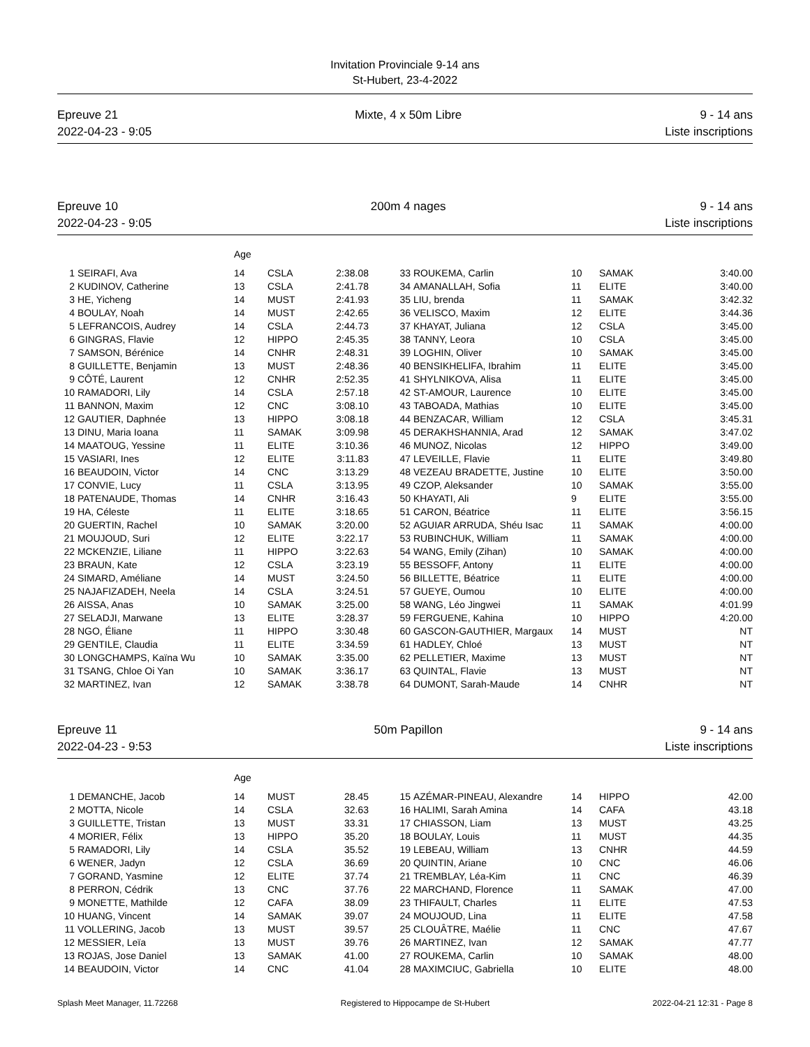Invitation Provinciale 9-14 ans
St-Hubert, 23-4-2022
Epreuve 21
2022-04-23 - 9:05
Mixte, 4 x 50m Libre 9 - 14 ans
Liste inscriptions
Epreuve 10
2022-04-23 - 9:05
200m 4 nages 9 - 14 ans
Liste inscriptions
| | | Age | | | | | | | |
| 1 | SEIRAFI, Ava | 14 | CSLA | 2:38.08 | 33 | ROUKEMA, Carlin | 10 | SAMAK | 3:40.00 |
| 2 | KUDINOV, Catherine | 13 | CSLA | 2:41.78 | 34 | AMANALLAH, Sofia | 11 | ELITE | 3:40.00 |
| 3 | HE, Yicheng | 14 | MUST | 2:41.93 | 35 | LIU, brenda | 11 | SAMAK | 3:42.32 |
| 4 | BOULAY, Noah | 14 | MUST | 2:42.65 | 36 | VELISCO, Maxim | 12 | ELITE | 3:44.36 |
| 5 | LEFRANCOIS, Audrey | 14 | CSLA | 2:44.73 | 37 | KHAYAT, Juliana | 12 | CSLA | 3:45.00 |
| 6 | GINGRAS, Flavie | 12 | HIPPO | 2:45.35 | 38 | TANNY, Leora | 10 | CSLA | 3:45.00 |
| 7 | SAMSON, Bérénice | 14 | CNHR | 2:48.31 | 39 | LOGHIN, Oliver | 10 | SAMAK | 3:45.00 |
| 8 | GUILLETTE, Benjamin | 13 | MUST | 2:48.36 | 40 | BENSIKHELIFA, Ibrahim | 11 | ELITE | 3:45.00 |
| 9 | CÔTÉ, Laurent | 12 | CNHR | 2:52.35 | 41 | SHYLNIKOVA, Alisa | 11 | ELITE | 3:45.00 |
| 10 | RAMADORI, Lily | 14 | CSLA | 2:57.18 | 42 | ST-AMOUR, Laurence | 10 | ELITE | 3:45.00 |
| 11 | BANNON, Maxim | 12 | CNC | 3:08.10 | 43 | TABOADA, Mathias | 10 | ELITE | 3:45.00 |
| 12 | GAUTIER, Daphnée | 13 | HIPPO | 3:08.18 | 44 | BENZACAR, William | 12 | CSLA | 3:45.31 |
| 13 | DINU, Maria Ioana | 11 | SAMAK | 3:09.98 | 45 | DERAKHSHANNIA, Arad | 12 | SAMAK | 3:47.02 |
| 14 | MAATOUG, Yessine | 11 | ELITE | 3:10.36 | 46 | MUNOZ, Nicolas | 12 | HIPPO | 3:49.00 |
| 15 | VASIARI, Ines | 12 | ELITE | 3:11.83 | 47 | LEVEILLE, Flavie | 11 | ELITE | 3:49.80 |
| 16 | BEAUDOIN, Victor | 14 | CNC | 3:13.29 | 48 | VEZEAU BRADETTE, Justine | 10 | ELITE | 3:50.00 |
| 17 | CONVIE, Lucy | 11 | CSLA | 3:13.95 | 49 | CZOP, Aleksander | 10 | SAMAK | 3:55.00 |
| 18 | PATENAUDE, Thomas | 14 | CNHR | 3:16.43 | 50 | KHAYATI, Ali | 9 | ELITE | 3:55.00 |
| 19 | HA, Céleste | 11 | ELITE | 3:18.65 | 51 | CARON, Béatrice | 11 | ELITE | 3:56.15 |
| 20 | GUERTIN, Rachel | 10 | SAMAK | 3:20.00 | 52 | AGUIAR ARRUDA, Shéu Isac | 11 | SAMAK | 4:00.00 |
| 21 | MOUJOUD, Suri | 12 | ELITE | 3:22.17 | 53 | RUBINCHUK, William | 11 | SAMAK | 4:00.00 |
| 22 | MCKENZIE, Liliane | 11 | HIPPO | 3:22.63 | 54 | WANG, Emily (Zihan) | 10 | SAMAK | 4:00.00 |
| 23 | BRAUN, Kate | 12 | CSLA | 3:23.19 | 55 | BESSOFF, Antony | 11 | ELITE | 4:00.00 |
| 24 | SIMARD, Améliane | 14 | MUST | 3:24.50 | 56 | BILLETTE, Béatrice | 11 | ELITE | 4:00.00 |
| 25 | NAJAFIZADEH, Neela | 14 | CSLA | 3:24.51 | 57 | GUEYE, Oumou | 10 | ELITE | 4:00.00 |
| 26 | AISSA, Anas | 10 | SAMAK | 3:25.00 | 58 | WANG, Léo Jingwei | 11 | SAMAK | 4:01.99 |
| 27 | SELADJI, Marwane | 13 | ELITE | 3:28.37 | 59 | FERGUENE, Kahina | 10 | HIPPO | 4:20.00 |
| 28 | NGO, Éliane | 11 | HIPPO | 3:30.48 | 60 | GASCON-GAUTHIER, Margaux | 14 | MUST | NT |
| 29 | GENTILE, Claudia | 11 | ELITE | 3:34.59 | 61 | HADLEY, Chloé | 13 | MUST | NT |
| 30 | LONGCHAMPS, Kaïna Wu | 10 | SAMAK | 3:35.00 | 62 | PELLETIER, Maxime | 13 | MUST | NT |
| 31 | TSANG, Chloe Oi Yan | 10 | SAMAK | 3:36.17 | 63 | QUINTAL, Flavie | 13 | MUST | NT |
| 32 | MARTINEZ, Ivan | 12 | SAMAK | 3:38.78 | 64 | DUMONT, Sarah-Maude | 14 | CNHR | NT |
Epreuve 11
2022-04-23 - 9:53
50m Papillon 9 - 14 ans
Liste inscriptions
| | | Age | | | | | | | |
| 1 | DEMANCHE, Jacob | 14 | MUST | 28.45 | 15 | AZÉMAR-PINEAU, Alexandre | 14 | HIPPO | 42.00 |
| 2 | MOTTA, Nicole | 14 | CSLA | 32.63 | 16 | HALIMI, Sarah Amina | 14 | CAFA | 43.18 |
| 3 | GUILLETTE, Tristan | 13 | MUST | 33.31 | 17 | CHIASSON, Liam | 13 | MUST | 43.25 |
| 4 | MORIER, Félix | 13 | HIPPO | 35.20 | 18 | BOULAY, Louis | 11 | MUST | 44.35 |
| 5 | RAMADORI, Lily | 14 | CSLA | 35.52 | 19 | LEBEAU, William | 13 | CNHR | 44.59 |
| 6 | WENER, Jadyn | 12 | CSLA | 36.69 | 20 | QUINTIN, Ariane | 10 | CNC | 46.06 |
| 7 | GORAND, Yasmine | 12 | ELITE | 37.74 | 21 | TREMBLAY, Léa-Kim | 11 | CNC | 46.39 |
| 8 | PERRON, Cédrik | 13 | CNC | 37.76 | 22 | MARCHAND, Florence | 11 | SAMAK | 47.00 |
| 9 | MONETTE, Mathilde | 12 | CAFA | 38.09 | 23 | THIFAULT, Charles | 11 | ELITE | 47.53 |
| 10 | HUANG, Vincent | 14 | SAMAK | 39.07 | 24 | MOUJOUD, Lina | 11 | ELITE | 47.58 |
| 11 | VOLLERING, Jacob | 13 | MUST | 39.57 | 25 | CLOUÂTRE, Maélie | 11 | CNC | 47.67 |
| 12 | MESSIER, Leïa | 13 | MUST | 39.76 | 26 | MARTINEZ, Ivan | 12 | SAMAK | 47.77 |
| 13 | ROJAS, Jose Daniel | 13 | SAMAK | 41.00 | 27 | ROUKEMA, Carlin | 10 | SAMAK | 48.00 |
| 14 | BEAUDOIN, Victor | 14 | CNC | 41.04 | 28 | MAXIMCIUC, Gabriella | 10 | ELITE | 48.00 |
Splash Meet Manager, 11.72268 Registered to Hippocampe de St-Hubert 2022-04-21 12:31 - Page 8